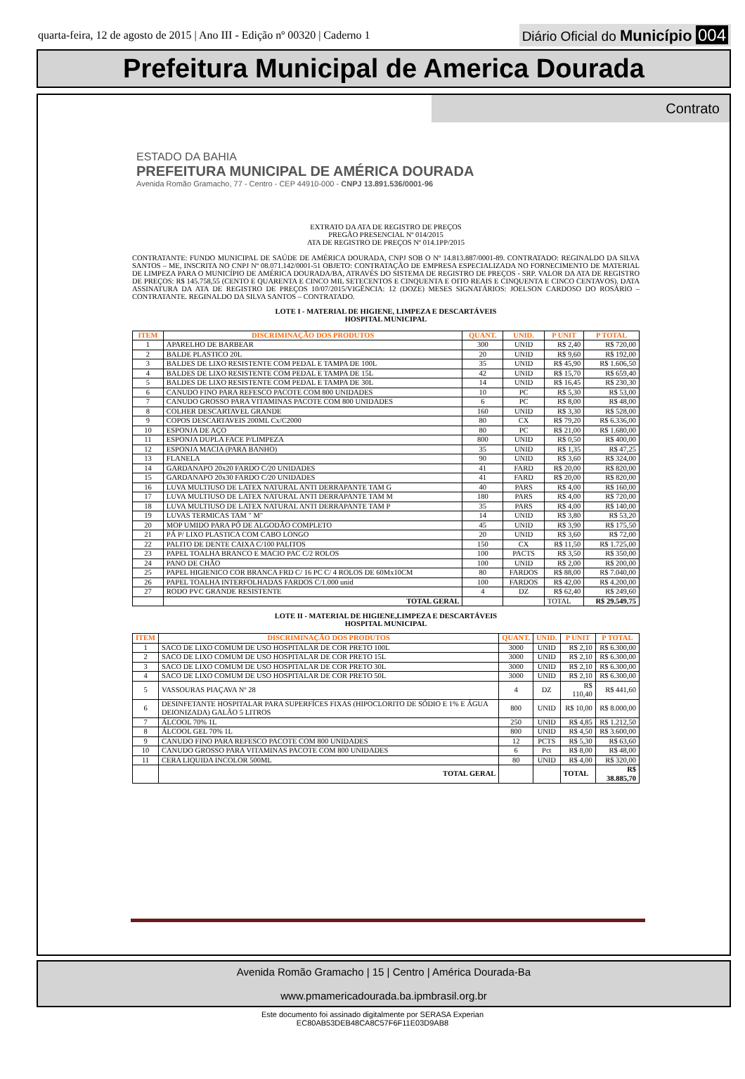quarta-feira, 12 de agosto de 2015 | Ano III - Edição nº 00320 | Caderno 1
Diário Oficial do Município 004
Prefeitura Municipal de America Dourada
Contrato
ESTADO DA BAHIA
PREFEITURA MUNICIPAL DE AMÉRICA DOURADA
Avenida Romão Gramacho, 77 - Centro - CEP 44910-000 - CNPJ 13.891.536/0001-96
EXTRATO DA ATA DE REGISTRO DE PREÇOS
PREGÃO PRESENCIAL Nº 014/2015
ATA DE REGISTRO DE PREÇOS Nº 014.1PP/2015
CONTRATANTE: FUNDO MUNICIPAL DE SAÚDE DE AMÉRICA DOURADA, CNPJ SOB O Nº 14.813.887/0001-89. CONTRATADO: REGINALDO DA SILVA SANTOS – ME, INSCRITA NO CNPJ Nº 08.071.142/0001-51 OBJETO: CONTRATAÇÃO DE EMPRESA ESPECIALIZADA NO FORNECIMENTO DE MATERIAL DE LIMPEZA PARA O MUNICÍPIO DE AMÉRICA DOURADA/BA, ATRAVÉS DO SISTEMA DE REGISTRO DE PREÇOS - SRP. VALOR DA ATA DE REGISTRO DE PREÇOS: R$ 145.758,55 (CENTO E QUARENTA E CINCO MIL SETECENTOS E CINQUENTA E OITO REAIS E CINQUENTA E CINCO CENTAVOS). DATA ASSINATURA DA ATA DE REGISTRO DE PREÇOS 10/07/2015/VIGÊNCIA: 12 (DOZE) MESES SIGNATÁRIOS: JOELSON CARDOSO DO ROSÁRIO – CONTRATANTE. REGINALDO DA SILVA SANTOS – CONTRATADO.
LOTE I - MATERIAL DE HIGIENE, LIMPEZA E DESCARTÁVEIS
HOSPITAL MUNICIPAL
| ITEM | DISCRIMINAÇÃO DOS PRODUTOS | QUANT. | UNID. | P UNIT | P TOTAL |
| --- | --- | --- | --- | --- | --- |
| 1 | APARELHO DE BARBEAR | 300 | UNID | R$ 2,40 | R$ 720,00 |
| 2 | BALDE PLASTICO 20L | 20 | UNID | R$ 9,60 | R$ 192,00 |
| 3 | BALDES DE LIXO RESISTENTE COM PEDAL E TAMPA DE 100L | 35 | UNID | R$ 45,90 | R$ 1.606,50 |
| 4 | BALDES DE LIXO RESISTENTE COM PEDAL E TAMPA DE 15L | 42 | UNID | R$ 15,70 | R$ 659,40 |
| 5 | BALDES DE LIXO RESISTENTE COM PEDAL E TAMPA DE 30L | 14 | UNID | R$ 16,45 | R$ 230,30 |
| 6 | CANUDO FINO PARA REFESCO PACOTE COM 800 UNIDADES | 10 | PC | R$ 5,30 | R$ 53,00 |
| 7 | CANUDO GROSSO PARA VITAMINAS PACOTE COM 800 UNIDADES | 6 | PC | R$ 8,00 | R$ 48,00 |
| 8 | COLHER DESCARTAVEL GRANDE | 160 | UNID | R$ 3,30 | R$ 528,00 |
| 9 | COPOS DESCARTAVEIS 200ML Cx/C2000 | 80 | CX | R$ 79,20 | R$ 6.336,00 |
| 10 | ESPONJA DE AÇO | 80 | PC | R$ 21,00 | R$ 1.680,00 |
| 11 | ESPONJA DUPLA FACE P/LIMPEZA | 800 | UNID | R$ 0,50 | R$ 400,00 |
| 12 | ESPONJA MACIA (PARA BANHO) | 35 | UNID | R$ 1,35 | R$ 47,25 |
| 13 | FLANELA | 90 | UNID | R$ 3,60 | R$ 324,00 |
| 14 | GARDANAPO 20x20 FARDO C/20 UNIDADES | 41 | FARD | R$ 20,00 | R$ 820,00 |
| 15 | GARDANAPO 20x30 FARDO C/20 UNIDADES | 41 | FARD | R$ 20,00 | R$ 820,00 |
| 16 | LUVA MULTIUSO DE LATEX NATURAL ANTI DERRAPANTE TAM G | 40 | PARS | R$ 4,00 | R$ 160,00 |
| 17 | LUVA MULTIUSO DE LATEX NATURAL ANTI DERRAPANTE TAM M | 180 | PARS | R$ 4,00 | R$ 720,00 |
| 18 | LUVA MULTIUSO DE LATEX NATURAL ANTI DERRAPANTE TAM P | 35 | PARS | R$ 4,00 | R$ 140,00 |
| 19 | LUVAS TERMICAS TAM " M" | 14 | UNID | R$ 3,80 | R$ 53,20 |
| 20 | MOP UMIDO PARA PÓ DE ALGODÃO COMPLETO | 45 | UNID | R$ 3,90 | R$ 175,50 |
| 21 | PÁ P/ LIXO PLASTICA COM CABO LONGO | 20 | UNID | R$ 3,60 | R$ 72,00 |
| 22 | PALITO DE DENTE CAIXA C/100 PALITOS | 150 | CX | R$ 11,50 | R$ 1.725,00 |
| 23 | PAPEL TOALHA BRANCO E MACIO PAC C/2 ROLOS | 100 | PACTS | R$ 3,50 | R$ 350,00 |
| 24 | PANO DE CHÃO | 100 | UNID | R$ 2,00 | R$ 200,00 |
| 25 | PAPEL HIGIENICO COR BRANCA FRD C/ 16 PC C/ 4 ROLOS DE 60Mx10CM | 80 | FARDOS | R$ 88,00 | R$ 7.040,00 |
| 26 | PAPEL TOALHA INTERFOLHADAS FARDOS C/1.000 unid | 100 | FARDOS | R$ 42,00 | R$ 4.200,00 |
| 27 | RODO PVC GRANDE RESISTENTE | 4 | DZ | R$ 62,40 | R$ 249,60 |
| | TOTAL GERAL | | | TOTAL | R$ 29.549,75 |
LOTE II - MATERIAL DE HIGIENE,LIMPEZA E DESCARTÁVEIS
HOSPITAL MUNICIPAL
| ITEM | DISCRIMINAÇÃO DOS PRODUTOS | QUANT. | UNID. | P UNIT | P TOTAL |
| --- | --- | --- | --- | --- | --- |
| 1 | SACO DE LIXO COMUM DE USO HOSPITALAR DE COR PRETO 100L | 3000 | UNID | R$ 2,10 | R$ 6.300,00 |
| 2 | SACO DE LIXO COMUM DE USO HOSPITALAR DE COR PRETO 15L | 3000 | UNID | R$ 2,10 | R$ 6.300,00 |
| 3 | SACO DE LIXO COMUM DE USO HOSPITALAR DE COR PRETO 30L | 3000 | UNID | R$ 2,10 | R$ 6.300,00 |
| 4 | SACO DE LIXO COMUM DE USO HOSPITALAR DE COR PRETO 50L | 3000 | UNID | R$ 2,10 | R$ 6.300,00 |
| 5 | VASSOURAS PIAÇAVA Nº 28 | 4 | DZ | R$ 110,40 | R$ 441,60 |
| 6 | DESINFETANTE HOSPITALAR PARA SUPERFÍCES FIXAS (HIPOCLORITO DE SÓDIO E 1% E ÁGUA DEIONIZADA) GALÃO 5 LITROS | 800 | UNID | R$ 10,00 | R$ 8.000,00 |
| 7 | ÁLCOOL 70% 1L | 250 | UNID | R$ 4,85 | R$ 1.212,50 |
| 8 | ÁLCOOL GEL 70% 1L | 800 | UNID | R$ 4,50 | R$ 3.600,00 |
| 9 | CANUDO FINO PARA REFESCO PACOTE COM 800 UNIDADES | 12 | PCTS | R$ 5,30 | R$ 63,60 |
| 10 | CANUDO GROSSO PARA VITAMINAS PACOTE COM 800 UNIDADES | 6 | Pct | R$ 8,00 | R$ 48,00 |
| 11 | CERA LIQUIDA INCOLOR 500ML | 80 | UNID | R$ 4,00 | R$ 320,00 |
| | TOTAL GERAL | | | TOTAL | R$ 38.885,70 |
Avenida Romão Gramacho | 15 | Centro | América Dourada-Ba
www.pmamericadourada.ba.ipmbrasil.org.br
Este documento foi assinado digitalmente por SERASA Experian
EC80AB53DEB48CA8C57F6F11E03D9AB8